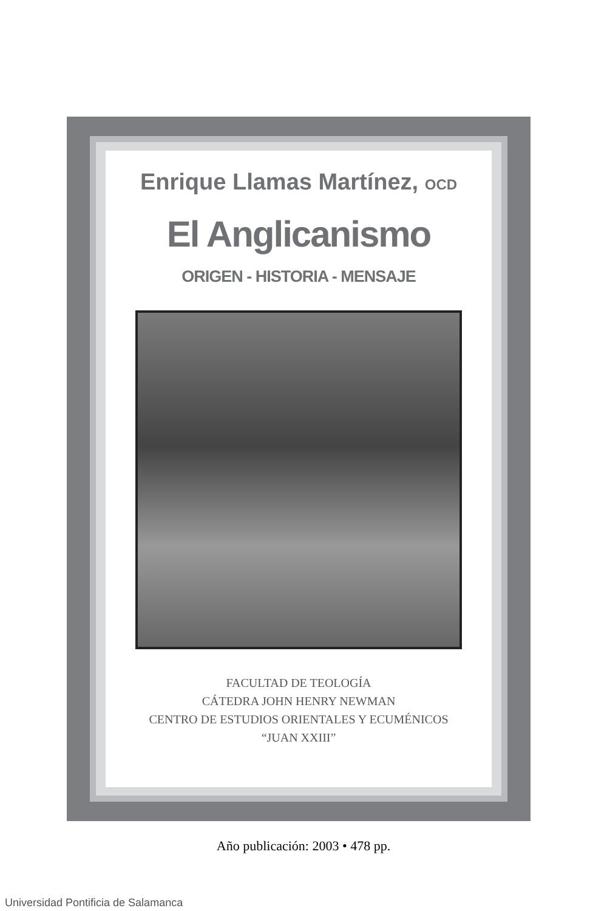Enrique Llamas Martínez, OCD
El Anglicanismo
ORIGEN - HISTORIA - MENSAJE
FACULTAD DE TEOLOGÍA
CÁTEDRA JOHN HENRY NEWMAN
CENTRO DE ESTUDIOS ORIENTALES Y ECUMÉNICOS
“JUAN XXIII”
Año publicación: 2003 • 478 pp.
Universidad Pontificia de Salamanca